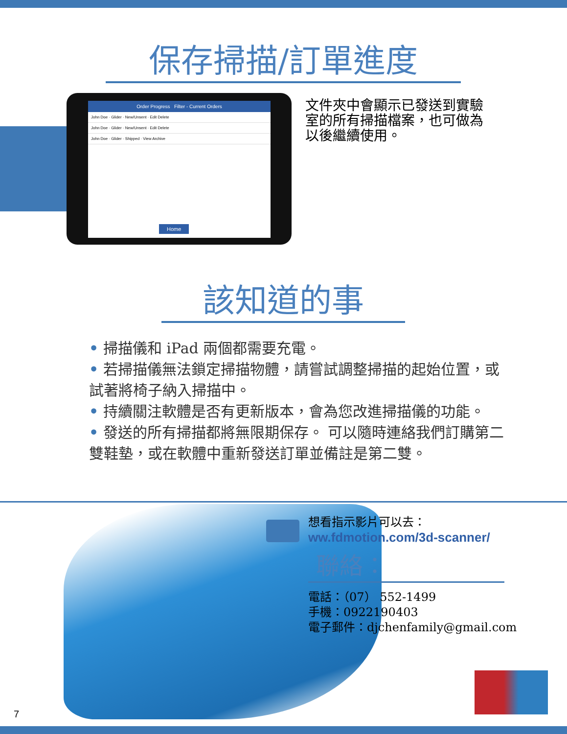保存掃描/訂單進度
Order Progress Filter - Current Orders
John Doe · Glider · New/Unsent · Edit Delete
John Doe · Glider · New/Unsent · Edit Delete
John Doe · Glider · Shipped · View Archive
Home
文件夾中會顯示已發送到實驗室的所有掃描檔案，也可做為以後繼續使用。
該知道的事
• 掃描儀和 iPad 兩個都需要充電。
• 若掃描儀無法鎖定掃描物體，請嘗試調整掃描的起始位置，或試著將椅子納入掃描中。
• 持續關注軟體是否有更新版本，會為您改進掃描儀的功能。
• 發送的所有掃描都將無限期保存。 可以隨時連絡我們訂購第二雙鞋墊，或在軟體中重新發送訂單並備註是第二雙。
想看指示影片可以去：
ww.fdmotion.com/3d-scanner/
聯絡：
電話：（07） 552-1499
手機：0922190403
電子郵件：djchenfamily@gmail.com
7